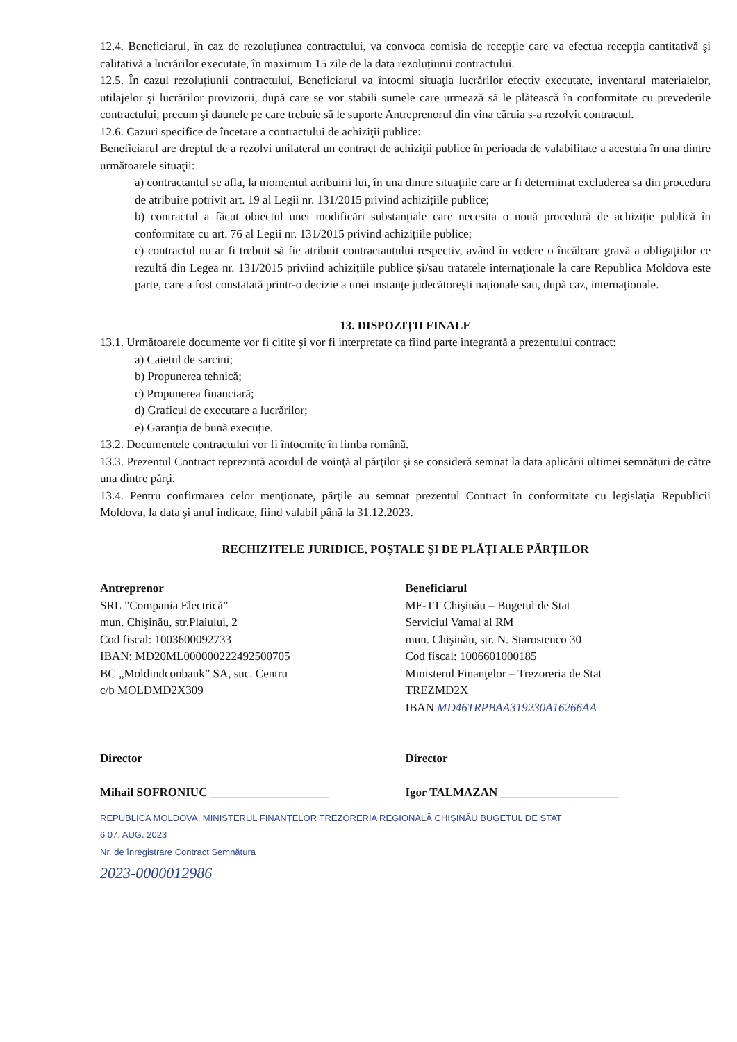12.4. Beneficiarul, în caz de rezoluțiunea contractului, va convoca comisia de recepţie care va efectua recepţia cantitativă şi calitativă a lucrărilor executate, în maximum 15 zile de la data rezoluțiunii contractului.
12.5. În cazul rezoluțiunii contractului, Beneficiarul va întocmi situaţia lucrărilor efectiv executate, inventarul materialelor, utilajelor şi lucrărilor provizorii, după care se vor stabili sumele care urmează să le plătească în conformitate cu prevederile contractului, precum şi daunele pe care trebuie să le suporte Antreprenorul din vina căruia s-a rezolvit contractul.
12.6. Cazuri specifice de încetare a contractului de achiziţii publice:
Beneficiarul are dreptul de a rezolvi unilateral un contract de achiziţii publice în perioada de valabilitate a acestuia în una dintre următoarele situaţii:
a) contractantul se afla, la momentul atribuirii lui, în una dintre situaţiile care ar fi determinat excluderea sa din procedura de atribuire potrivit art. 19 al Legii nr. 131/2015 privind achizițiile publice;
b) contractul a făcut obiectul unei modificări substanțiale care necesita o nouă procedură de achiziție publică în conformitate cu art. 76 al Legii nr. 131/2015 privind achizițiile publice;
c) contractul nu ar fi trebuit să fie atribuit contractantului respectiv, având în vedere o încălcare gravă a obligaţiilor ce rezultă din Legea nr. 131/2015 priviind achizițiile publice şi/sau tratatele internaţionale la care Republica Moldova este parte, care a fost constatată printr-o decizie a unei instanțe judecătorești naționale sau, după caz, internaționale.
13. DISPOZIŢII FINALE
13.1. Următoarele documente vor fi citite şi vor fi interpretate ca fiind parte integrantă a prezentului contract:
a) Caietul de sarcini;
b) Propunerea tehnică;
c) Propunerea financiară;
d) Graficul de executare a lucrărilor;
e) Garanția de bună execuție.
13.2. Documentele contractului vor fi întocmite în limba română.
13.3. Prezentul Contract reprezintă acordul de voinţă al părţilor şi se consideră semnat la data aplicării ultimei semnături de către una dintre părţi.
13.4. Pentru confirmarea celor menţionate, părţile au semnat prezentul Contract în conformitate cu legislaţia Republicii Moldova, la data şi anul indicate, fiind valabil până la 31.12.2023.
RECHIZITELE JURIDICE, POŞTALE ŞI DE PLĂŢI ALE PĂRŢILOR
Antreprenor
SRL ”Compania Electrică”
mun. Chişinău, str.Plaiului, 2
Cod fiscal: 1003600092733
IBAN: MD20ML000000222492500705
BC „Moldindconbank” SA, suc. Centru
c/b MOLDMD2X309
Director
Mihail SOFRONIUC ____________________
Beneficiarul
MF-TT Chişinău – Bugetul de Stat
Serviciul Vamal al RM
mun. Chişinău, str. N. Starostenco 30
Cod fiscal: 1006601000185
Ministerul Finanţelor – Trezoreria de Stat
TREZMD2X
IBAN MD46TRPBAA319230A16266AA
Director
Igor TALMAZAN ____________________
REPUBLICA MOLDOVA, MINISTERUL FINANȚELOR TREZORERIA REGIONALĂ CHIȘINĂU BUGETUL DE STAT
6 07. AUG. 2023
Nr. de înregistrare Contract Semnătura
2023-0000012986